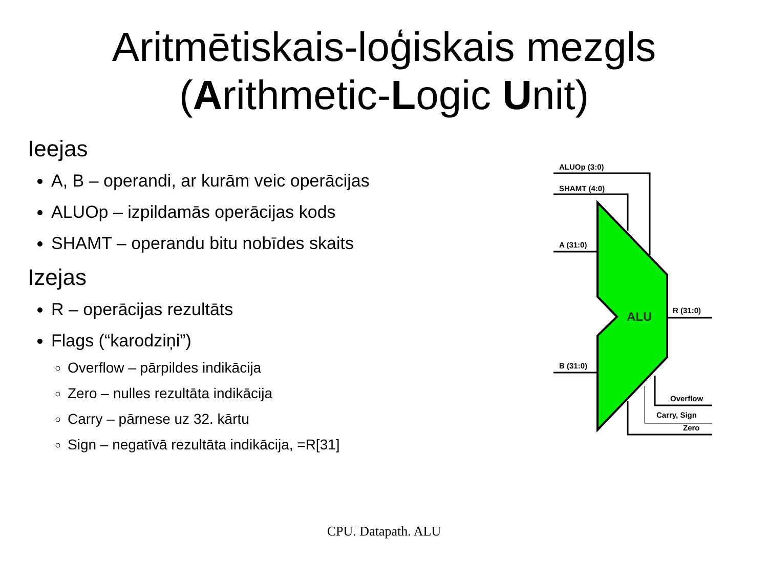Aritmētiskais-loģiskais mezgls
(Arithmetic-Logic Unit)
Ieejas
A, B – operandi, ar kurām veic operācijas
ALUOp – izpildamās operācijas kods
SHAMT – operandu bitu nobīdes skaits
Izejas
R – operācijas rezultāts
Flags (“karodziņi”)
Overflow – pārpildes indikācija
Zero – nulles rezultāta indikācija
Carry – pārnese uz 32. kārtu
Sign – negatīvā rezultāta indikācija, =R[31]
ALUOp (3:0)
SHAMT (4:0)
A (31:0)
B (31:0)
R (31:0)
ALU
Overflow
Carry, Sign
Zero
CPU. Datapath. ALU